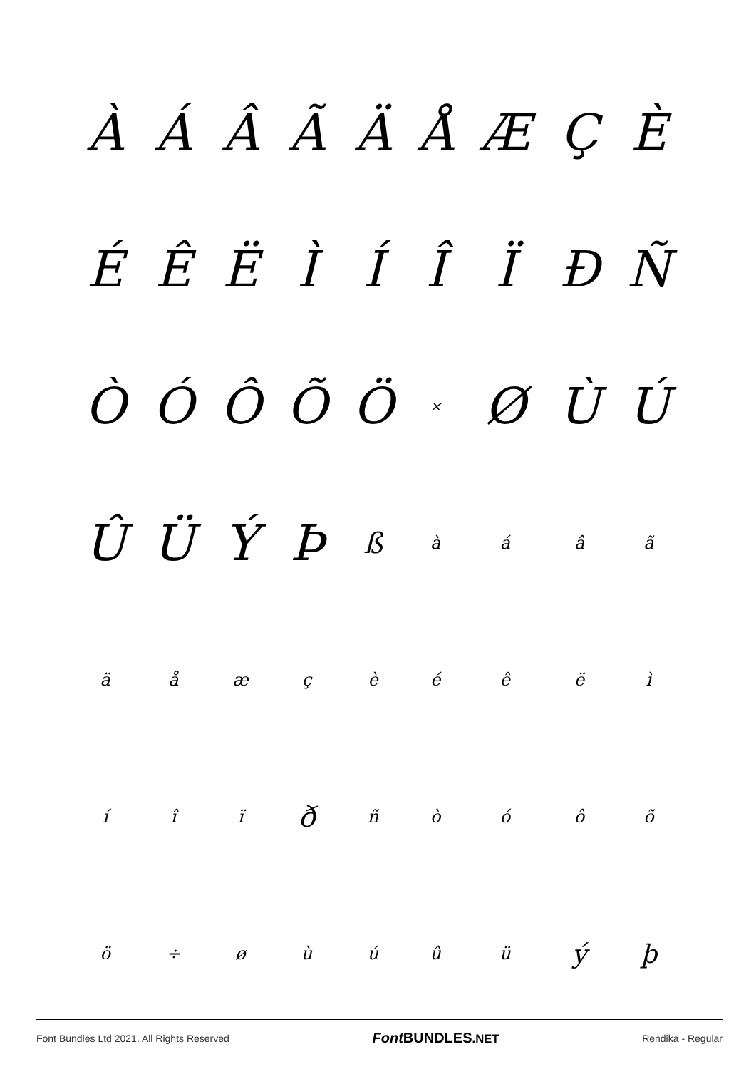| À | Á | Â | Ã | Ä | Å | Æ | Ç | È |
| É | Ê | Ë | Ì | Í | Î | Ï | Ð | Ñ |
| Ò | Ó | Ô | Õ | Ö | × | Ø | Ù | Ú |
| Û | Ü | Ý | Þ | ß | à | á | â | ã |
| ä | å | æ | ç | è | é | ê | ë | ì |
| í | î | ï | ð | ñ | ò | ó | ô | õ |
| ö | ÷ | ø | ù | ú | û | ü | ý | þ |
Font Bundles Ltd 2021. All Rights Reserved Font BUNDLES.NET Rendika - Regular